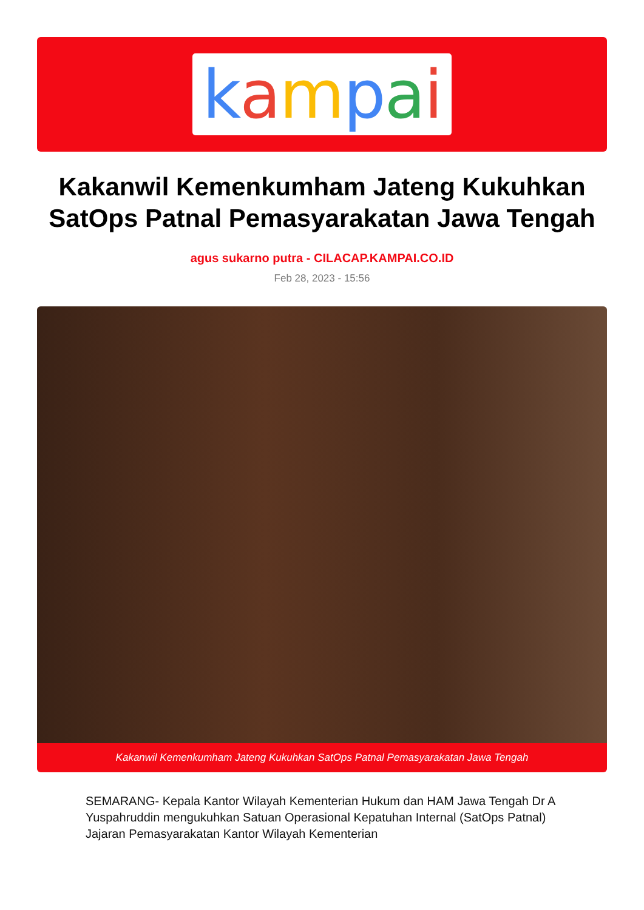kampai
Kakanwil Kemenkumham Jateng Kukuhkan SatOps Patnal Pemasyarakatan Jawa Tengah
agus sukarno putra - CILACAP.KAMPAI.CO.ID
Feb 28, 2023 - 15:56
Kakanwil Kemenkumham Jateng Kukuhkan SatOps Patnal Pemasyarakatan Jawa Tengah
SEMARANG- Kepala Kantor Wilayah Kementerian Hukum dan HAM Jawa Tengah Dr A Yuspahruddin mengukuhkan Satuan Operasional Kepatuhan Internal (SatOps Patnal) Jajaran Pemasyarakatan Kantor Wilayah Kementerian